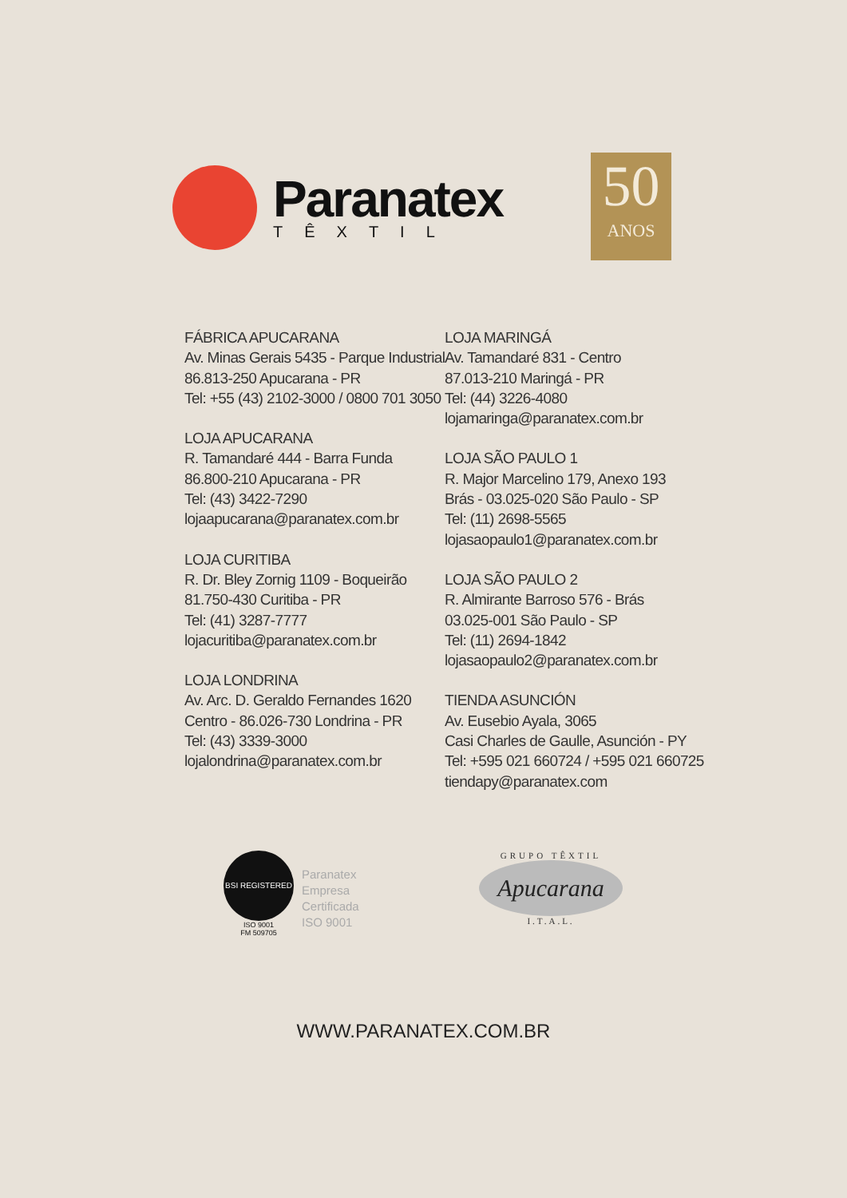Paranatex
TÊXTIL
50
ANOS
FÁBRICA APUCARANA
Av. Minas Gerais 5435 - Parque Industrial
86.813-250 Apucarana - PR
Tel: +55 (43) 2102-3000 / 0800 701 3050
LOJA APUCARANA
R. Tamandaré 444 - Barra Funda
86.800-210 Apucarana - PR
Tel: (43) 3422-7290
lojaapucarana@paranatex.com.br
LOJA CURITIBA
R. Dr. Bley Zornig 1109 - Boqueirão
81.750-430 Curitiba - PR
Tel: (41) 3287-7777
lojacuritiba@paranatex.com.br
LOJA LONDRINA
Av. Arc. D. Geraldo Fernandes 1620
Centro - 86.026-730 Londrina - PR
Tel: (43) 3339-3000
lojalondrina@paranatex.com.br
LOJA MARINGÁ
Av. Tamandaré 831 - Centro
87.013-210 Maringá - PR
Tel: (44) 3226-4080
lojamaringa@paranatex.com.br
LOJA SÃO PAULO 1
R. Major Marcelino 179, Anexo 193
Brás - 03.025-020 São Paulo - SP
Tel: (11) 2698-5565
lojasaopaulo1@paranatex.com.br
LOJA SÃO PAULO 2
R. Almirante Barroso 576 - Brás
03.025-001 São Paulo - SP
Tel: (11) 2694-1842
lojasaopaulo2@paranatex.com.br
TIENDA ASUNCIÓN
Av. Eusebio Ayala, 3065
Casi Charles de Gaulle, Asunción - PY
Tel: +595 021 660724 / +595 021 660725
tiendapy@paranatex.com
BSI REGISTERED
ISO 9001
FM 509705
Paranatex
Empresa
Certificada
ISO 9001
GRUPO TÊXTIL
Apucarana
I.T.A.L.
WWW.PARANATEX.COM.BR